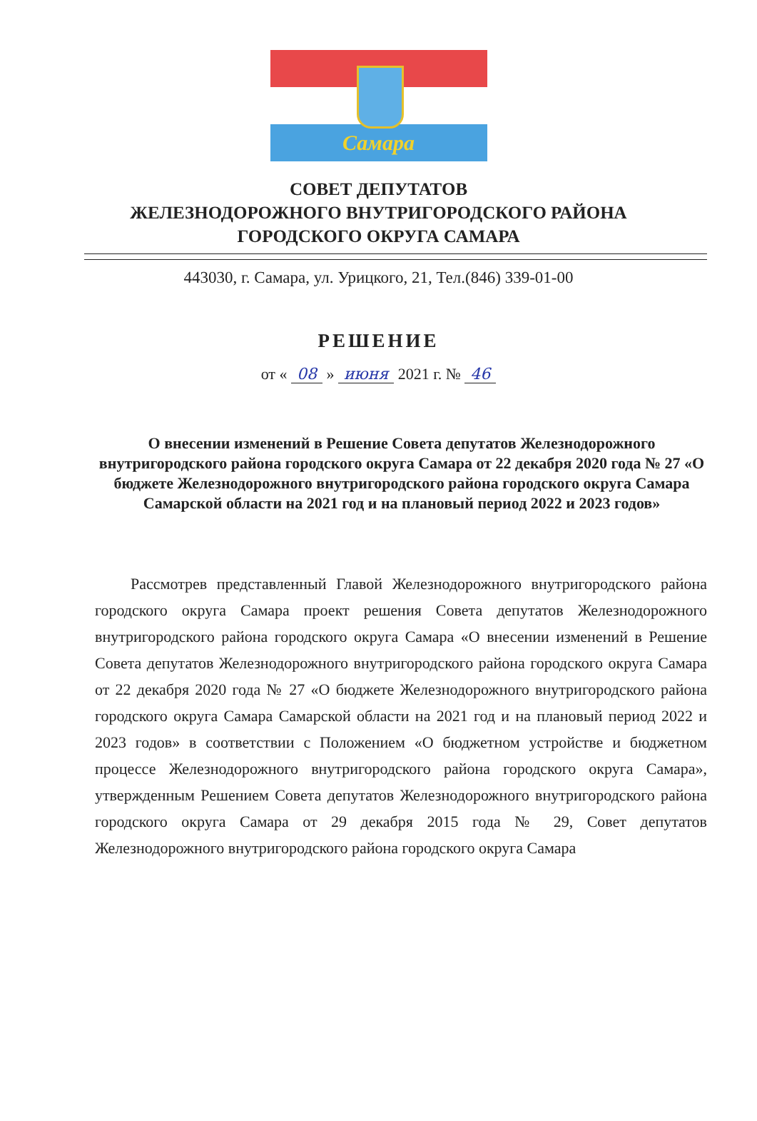Самара
СОВЕТ ДЕПУТАТОВ
ЖЕЛЕЗНОДОРОЖНОГО ВНУТРИГОРОДСКОГО РАЙОНА
ГОРОДСКОГО ОКРУГА САМАРА
443030, г. Самара, ул. Урицкого, 21, Тел.(846) 339-01-00
РЕШЕНИЕ
от « 08 » июня 2021 г. № 46
О внесении изменений в Решение Совета депутатов Железнодорожного внутригородского района городского округа Самара от 22 декабря 2020 года № 27 «О бюджете Железнодорожного внутригородского района городского округа Самара Самарской области на 2021 год и на плановый период 2022 и 2023 годов»
Рассмотрев представленный Главой Железнодорожного внутригородского района городского округа Самара проект решения Совета депутатов Железнодорожного внутригородского района городского округа Самара «О внесении изменений в Решение Совета депутатов Железнодорожного внутригородского района городского округа Самара от 22 декабря 2020 года № 27 «О бюджете Железнодорожного внутригородского района городского округа Самара Самарской области на 2021 год и на плановый период 2022 и 2023 годов» в соответствии с Положением «О бюджетном устройстве и бюджетном процессе Железнодорожного внутригородского района городского округа Самара», утвержденным Решением Совета депутатов Железнодорожного внутригородского района городского округа Самара от 29 декабря 2015 года № 29, Совет депутатов Железнодорожного внутригородского района городского округа Самара